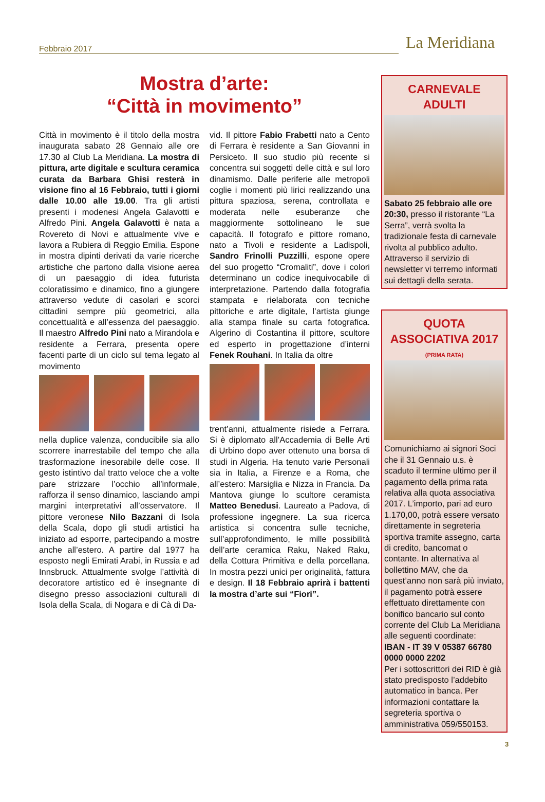Febbraio 2017
La Meridiana
Mostra d’arte:
“Città in movimento”
Città in movimento è il titolo della mostra inaugurata sabato 28 Gennaio alle ore 17.30 al Club La Meridiana. La mostra di pittura, arte digitale e scultura ceramica curata da Barbara Ghisi resterà in visione fino al 16 Febbraio, tutti i giorni dalle 10.00 alle 19.00. Tra gli artisti presenti i modenesi Angela Galavotti e Alfredo Pini. Angela Galavotti è nata a Rovereto di Novi e attualmente vive e lavora a Rubiera di Reggio Emilia. Espone in mostra dipinti derivati da varie ricerche artistiche che partono dalla visione aerea di un paesaggio di idea futurista coloratissimo e dinamico, fino a giungere attraverso vedute di casolari e scorci cittadini sempre più geometrici, alla concettualità e all’essenza del paesaggio. Il maestro Alfredo Pini nato a Mirandola e residente a Ferrara, presenta opere facenti parte di un ciclo sul tema legato al movimento
nella duplice valenza, conducibile sia allo scorrere inarrestabile del tempo che alla trasformazione inesorabile delle cose. Il gesto istintivo dal tratto veloce che a volte pare strizzare l’occhio all’informale, rafforza il senso dinamico, lasciando ampi margini interpretativi all’osservatore. Il pittore veronese Nilo Bazzani di Isola della Scala, dopo gli studi artistici ha iniziato ad esporre, partecipando a mostre anche all’estero. A partire dal 1977 ha esposto negli Emirati Arabi, in Russia e ad Innsbruck. Attualmente svolge l’attività di decoratore artistico ed è insegnante di disegno presso associazioni culturali di Isola della Scala, di Nogara e di Cà di Da-
vid. Il pittore Fabio Frabetti nato a Cento di Ferrara è residente a San Giovanni in Persiceto. Il suo studio più recente si concentra sui soggetti delle città e sul loro dinamismo. Dalle periferie alle metropoli coglie i momenti più lirici realizzando una pittura spaziosa, serena, controllata e moderata nelle esuberanze che maggiormente sottolineano le sue capacità. Il fotografo e pittore romano, nato a Tivoli e residente a Ladispoli, Sandro Frinolli Puzzilli, espone opere del suo progetto “Cromaliti”, dove i colori determinano un codice inequivocabile di interpretazione. Partendo dalla fotografia stampata e rielaborata con tecniche pittoriche e arte digitale, l’artista giunge alla stampa finale su carta fotografica. Algerino di Costantina il pittore, scultore ed esperto in progettazione d’interni Fenek Rouhani. In Italia da oltre
trent’anni, attualmente risiede a Ferrara. Si è diplomato all’Accademia di Belle Arti di Urbino dopo aver ottenuto una borsa di studi in Algeria. Ha tenuto varie Personali sia in Italia, a Firenze e a Roma, che all’estero: Marsiglia e Nizza in Francia. Da Mantova giunge lo scultore ceramista Matteo Benedusi. Laureato a Padova, di professione ingegnere. La sua ricerca artistica si concentra sulle tecniche, sull’approfondimento, le mille possibilità dell’arte ceramica Raku, Naked Raku, della Cottura Primitiva e della porcellana. In mostra pezzi unici per originalità, fattura e design. Il 18 Febbraio aprirà i battenti la mostra d’arte sui “Fiori”.
CARNEVALE
ADULTI
Sabato 25 febbraio alle ore 20:30, presso il ristorante “La Serra”, verrà svolta la tradizionale festa di carnevale rivolta al pubblico adulto. Attraverso il servizio di newsletter vi terremo informati sui dettagli della serata.
QUOTA
ASSOCIATIVA 2017
(PRIMA RATA)
Comunichiamo ai signori Soci che il 31 Gennaio u.s. è scaduto il termine ultimo per il pagamento della prima rata relativa alla quota associativa 2017. L’importo, pari ad euro 1.170,00, potrà essere versato direttamente in segreteria sportiva tramite assegno, carta di credito, bancomat o contante. In alternativa al bollettino MAV, che da quest’anno non sarà più inviato, il pagamento potrà essere effettuato direttamente con bonifico bancario sul conto corrente del Club La Meridiana alle seguenti coordinate:
IBAN - IT 39 V 05387 66780 0000 0000 2202
Per i sottoscrittori dei RID è già stato predisposto l’addebito automatico in banca. Per informazioni contattare la segreteria sportiva o amministrativa 059/550153.
3